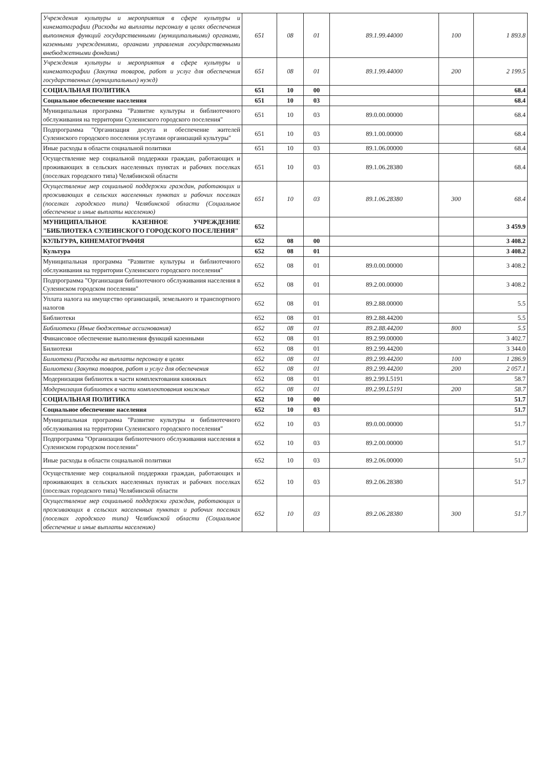| Учреждения культуры и мероприятия в сфере культуры и кинематографии (Расходы на выплаты персоналу в целях обеспечения выполнения функций государственными (муниципальными) органами, казенными учреждениями, органами управления государственными внебюджетными фондами) | 651 | 08 | 01 | 89.1.99.44000 | 100 | 1 893.8 |
| Учреждения культуры и мероприятия в сфере культуры и кинематографии (Закупка товаров, работ и услуг для обеспечения государственных (муниципальных) нужд) | 651 | 08 | 01 | 89.1.99.44000 | 200 | 2 199.5 |
| СОЦИАЛЬНАЯ ПОЛИТИКА | 651 | 10 | 00 | | | 68.4 |
| Социальное обеспечение населения | 651 | 10 | 03 | | | 68.4 |
| Муниципальная программа "Развитие культуры и библиотечного обслуживания на территории Сулеинского городского поселения" | 651 | 10 | 03 | 89.0.00.00000 | | 68.4 |
| Подпрограмма "Организация досуга и обеспечение жителей Сулеинского городского поселения услугами организаций культуры" | 651 | 10 | 03 | 89.1.00.00000 | | 68.4 |
| Иные расходы в области социальной политики | 651 | 10 | 03 | 89.1.06.00000 | | 68.4 |
| Осуществление мер социальной поддержки граждан, работающих и проживающих в сельских населенных пунктах и рабочих поселках (поселках городского типа) Челябинской области | 651 | 10 | 03 | 89.1.06.28380 | | 68.4 |
| Осуществление мер социальной поддержки граждан, работающих и проживающих в сельских населенных пунктах и рабочих поселках (поселках городского типа) Челябинской области (Социальное обеспечение и иные выплаты населению) | 651 | 10 | 03 | 89.1.06.28380 | 300 | 68.4 |
| МУНИЦИПАЛЬНОЕ КАЗЕННОЕ УЧРЕЖДЕНИЕ "БИБЛИОТЕКА СУЛЕИНСКОГО ГОРОДСКОГО ПОСЕЛЕНИЯ" | 652 | | | | | 3 459.9 |
| КУЛЬТУРА, КИНЕМАТОГРАФИЯ | 652 | 08 | 00 | | | 3 408.2 |
| Культура | 652 | 08 | 01 | | | 3 408.2 |
| Муниципальная программа "Развитие культуры и библиотечного обслуживания на территории Сулеинского городского поселения" | 652 | 08 | 01 | 89.0.00.00000 | | 3 408.2 |
| Подпрограмма "Организация библиотечного обслуживания населения в Сулеинском городском поселении" | 652 | 08 | 01 | 89.2.00.00000 | | 3 408.2 |
| Уплата налога на имущество организаций, земельного и транспортного налогов | 652 | 08 | 01 | 89.2.88.00000 | | 5.5 |
| Библиотеки | 652 | 08 | 01 | 89.2.88.44200 | | 5.5 |
| Библиотеки (Иные бюджетные ассигнования) | 652 | 08 | 01 | 89.2.88.44200 | 800 | 5.5 |
| Финансовое обеспечение выполнения функций казенными | 652 | 08 | 01 | 89.2.99.00000 | | 3 402.7 |
| Билиотеки | 652 | 08 | 01 | 89.2.99.44200 | | 3 344.0 |
| Билиотеки (Расходы на выплаты персоналу в целях | 652 | 08 | 01 | 89.2.99.44200 | 100 | 1 286.9 |
| Билиотеки (Закупка товаров, работ и услуг для обеспечения | 652 | 08 | 01 | 89.2.99.44200 | 200 | 2 057.1 |
| Модернизация библиотек в части комплектования книжных | 652 | 08 | 01 | 89.2.99.L5191 | | 58.7 |
| Модернизация библиотек в части комплектования книжных | 652 | 08 | 01 | 89.2.99.L5191 | 200 | 58.7 |
| СОЦИАЛЬНАЯ ПОЛИТИКА | 652 | 10 | 00 | | | 51.7 |
| Социальное обеспечение населения | 652 | 10 | 03 | | | 51.7 |
| Муниципальная программа "Развитие культуры и библиотечного обслуживания на территории Сулеинского городского поселения" | 652 | 10 | 03 | 89.0.00.00000 | | 51.7 |
| Подпрограмма "Организация библиотечного обслуживания населения в Сулеинском городском поселении" | 652 | 10 | 03 | 89.2.00.00000 | | 51.7 |
| Иные расходы в области социальной политики | 652 | 10 | 03 | 89.2.06.00000 | | 51.7 |
| Осуществление мер социальной поддержки граждан, работающих и проживающих в сельских населенных пунктах и рабочих поселках (поселках городского типа) Челябинской области | 652 | 10 | 03 | 89.2.06.28380 | | 51.7 |
| Осуществление мер социальной поддержки граждан, работающих и проживающих в сельских населенных пунктах и рабочих поселках (поселках городского типа) Челябинской области (Социальное обеспечение и иные выплаты населению) | 652 | 10 | 03 | 89.2.06.28380 | 300 | 51.7 |